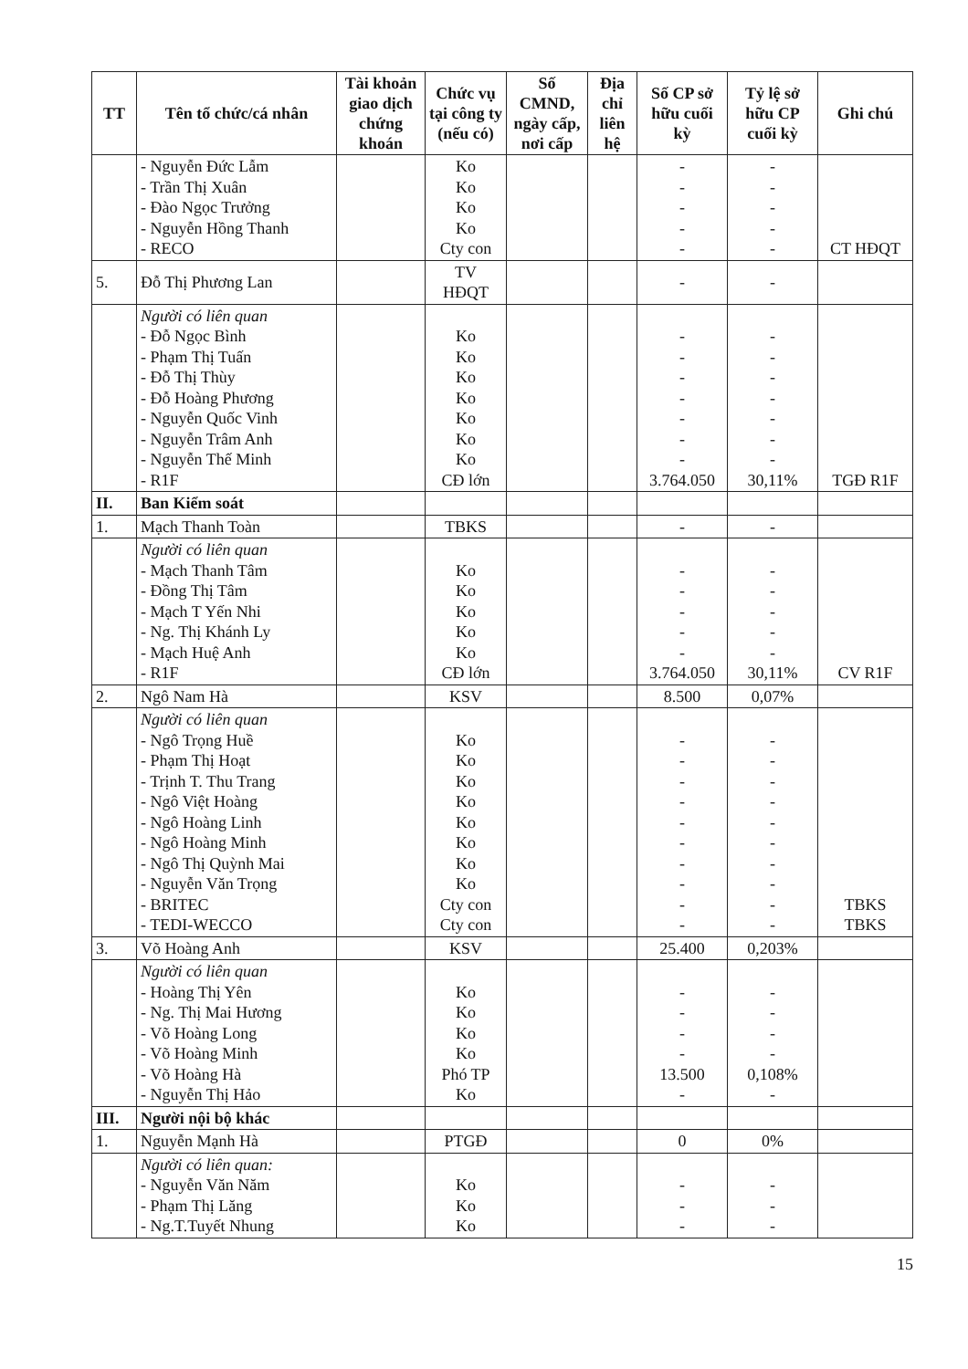| TT | Tên tổ chức/cá nhân | Tài khoản giao dịch chứng khoán | Chức vụ tại công ty (nếu có) | Số CMND, ngày cấp, nơi cấp | Địa chỉ liên hệ | Số CP sở hữu cuối kỳ | Tỷ lệ sở hữu CP cuối kỳ | Ghi chú |
| --- | --- | --- | --- | --- | --- | --- | --- | --- |
| | - Nguyễn Đức Lẫm - Trần Thị Xuân - Đào Ngọc Trưởng - Nguyễn Hồng Thanh - RECO | | Ko Ko Ko Ko Cty con | | | - - - - - | - - - - - | CT HĐQT |
| 5. | Đỗ Thị Phương Lan | | TV HĐQT | | | - | - | |
| | Người có liên quan - Đỗ Ngọc Bình - Phạm Thị Tuấn - Đỗ Thị Thùy - Đỗ Hoàng Phương - Nguyễn Quốc Vinh - Nguyễn Trâm Anh - Nguyễn Thế Minh - R1F | | Ko Ko Ko Ko Ko Ko Ko CĐ lớn | | | - - - - - - - 3.764.050 | - - - - - - - 30,11% | TGĐ R1F |
| II. | Ban Kiểm soát | | | | | | | |
| 1. | Mạch Thanh Toàn | | TBKS | | | - | - | |
| | Người có liên quan - Mạch Thanh Tâm - Đồng Thị Tâm - Mạch T Yến Nhi - Ng. Thị Khánh Ly - Mạch Huệ Anh - R1F | | Ko Ko Ko Ko Ko CĐ lớn | | | - - - - - 3.764.050 | - - - - - 30,11% | CV R1F |
| 2. | Ngô Nam Hà | | KSV | | | 8.500 | 0,07% | |
| | Người có liên quan - Ngô Trọng Huề - Phạm Thị Hoạt - Trịnh T. Thu Trang - Ngô Việt Hoàng - Ngô Hoàng Linh - Ngô Hoàng Minh - Ngô Thị Quỳnh Mai - Nguyễn Văn Trọng - BRITEC - TEDI-WECCO | | Ko Ko Ko Ko Ko Ko Ko Ko Cty con Cty con | | | - - - - - - - - - - | - - - - - - - - - - | TBKS TBKS |
| 3. | Võ Hoàng Anh | | KSV | | | 25.400 | 0,203% | |
| | Người có liên quan - Hoàng Thị Yên - Ng. Thị Mai Hương - Võ Hoàng Long - Võ Hoàng Minh - Võ Hoàng Hà - Nguyễn Thị Hảo | | Ko Ko Ko Ko Phó TP Ko | | | - - - - 13.500 - | - - - - 0,108% - | |
| III. | Người nội bộ khác | | | | | | | |
| 1. | Nguyễn Mạnh Hà | | PTGĐ | | | 0 | 0% | |
| | Người có liên quan: - Nguyễn Văn Năm - Phạm Thị Lăng - Ng.T.Tuyết Nhung | | Ko Ko Ko | | | - - - | - - - | |
15